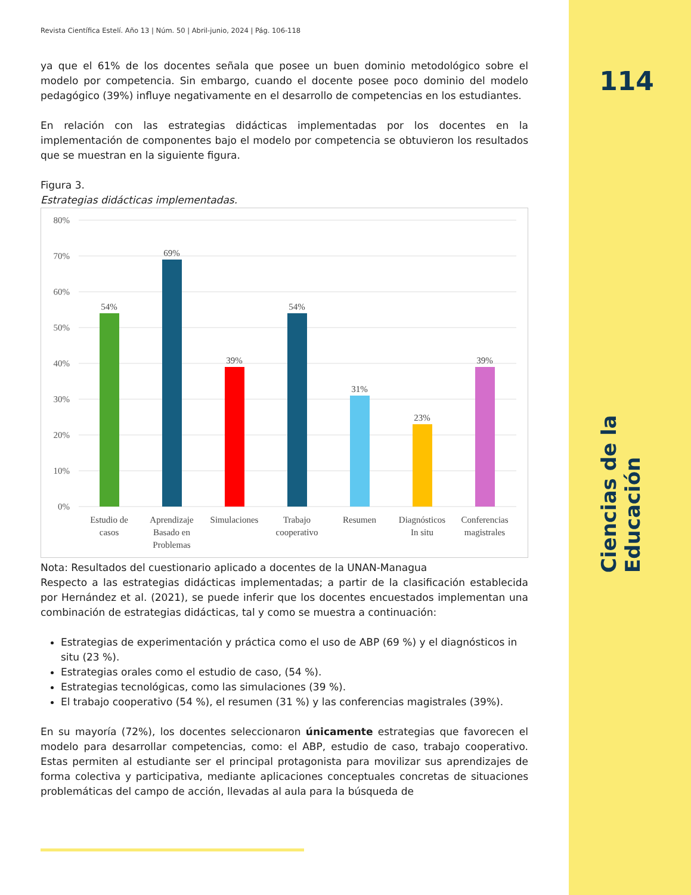114
Ciencias de la Educación
Revista Científica Estelí. Año 13 | Núm. 50 | Abril-junio, 2024 | Pág. 106-118
ya que el 61% de los docentes señala que posee un buen dominio metodológico sobre el modelo por competencia. Sin embargo, cuando el docente posee poco dominio del modelo pedagógico (39%) influye negativamente en el desarrollo de competencias en los estudiantes.
En relación con las estrategias didácticas implementadas por los docentes en la implementación de componentes bajo el modelo por competencia se obtuvieron los resultados que se muestran en la siguiente figura.
Figura 3.
Estrategias didácticas implementadas.
80%
70%
60%
50%
40%
30%
20%
10%
0%
54%
69%
39%
54%
31%
23%
39%
Estudio de
casos
Aprendizaje
Basado en
Problemas
Simulaciones
Trabajo
cooperativo
Resumen
Diagnósticos
In situ
Conferencias
magistrales
Nota: Resultados del cuestionario aplicado a docentes de la UNAN-Managua
Respecto a las estrategias didácticas implementadas; a partir de la clasificación establecida por Hernández et al. (2021), se puede inferir que los docentes encuestados implementan una combinación de estrategias didácticas, tal y como se muestra a continuación:
Estrategias de experimentación y práctica como el uso de ABP (69 %) y el diagnósticos in situ (23 %).
Estrategias orales como el estudio de caso, (54 %).
Estrategias tecnológicas, como las simulaciones (39 %).
El trabajo cooperativo (54 %), el resumen (31 %) y las conferencias magistrales (39%).
En su mayoría (72%), los docentes seleccionaron únicamente estrategias que favorecen el modelo para desarrollar competencias, como: el ABP, estudio de caso, trabajo cooperativo. Estas permiten al estudiante ser el principal protagonista para movilizar sus aprendizajes de forma colectiva y participativa, mediante aplicaciones conceptuales concretas de situaciones problemáticas del campo de acción, llevadas al aula para la búsqueda de